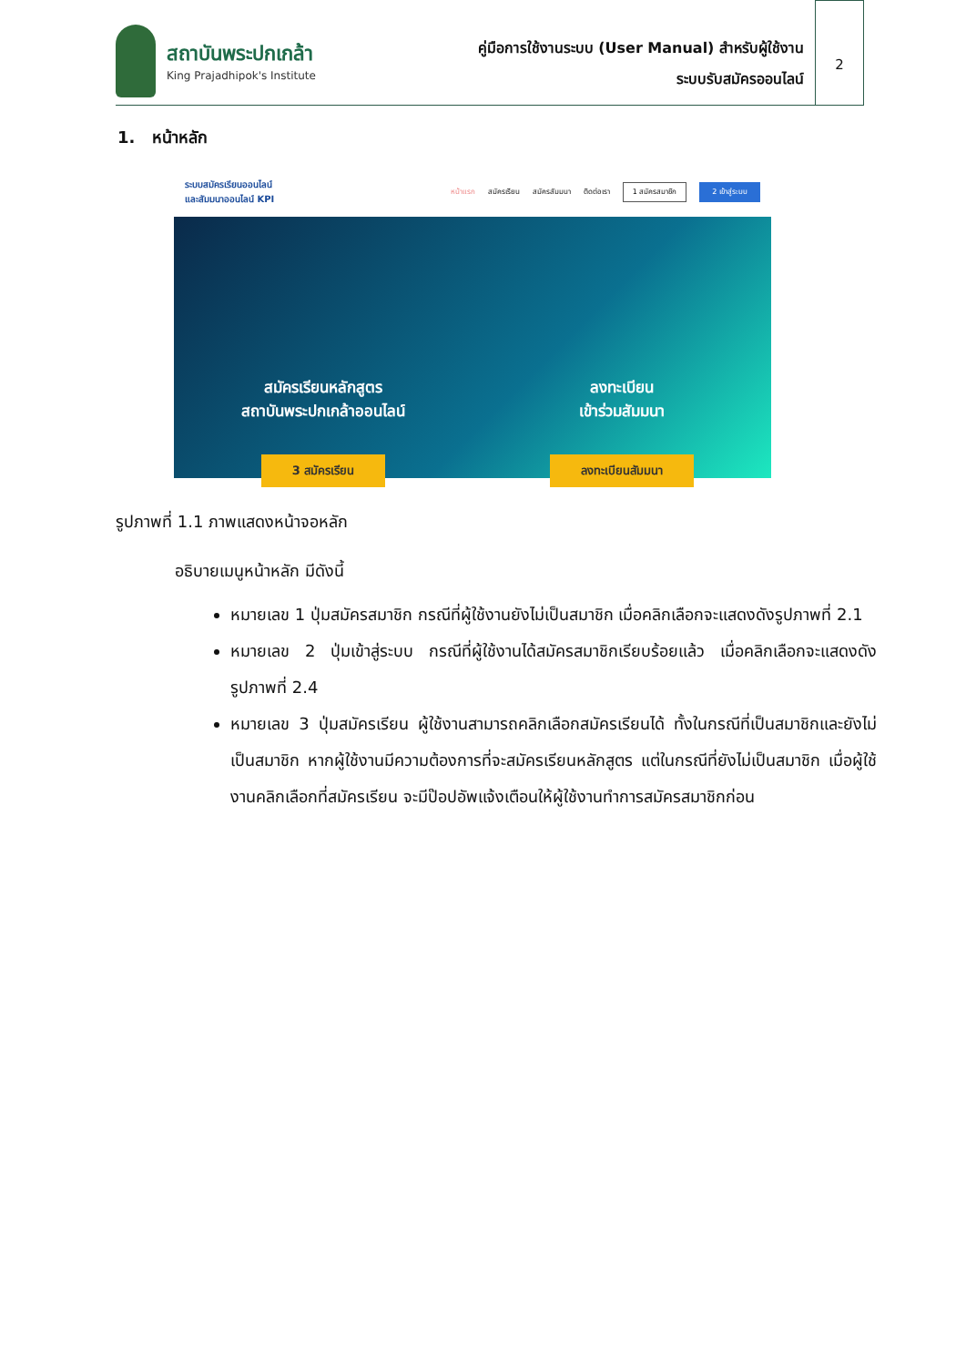สถาบันพระปกเกล้า
King Prajadhipok's Institute
คู่มือการใช้งานระบบ (User Manual) สำหรับผู้ใช้งาน
ระบบรับสมัครออนไลน์
2
1. หน้าหลัก
ระบบสมัครเรียนออนไลน์
และสัมมนาออนไลน์ KPI หน้าแรก สมัครเรียน สมัครสัมมนา ติดต่อเรา 1 สมัครสมาชิก 2 เข้าสู่ระบบ
สมัครเรียนหลักสูตร
สถาบันพระปกเกล้าออนไลน์
3 สมัครเรียน
ลงทะเบียน
เข้าร่วมสัมมนา
ลงทะเบียนสัมมนา
รูปภาพที่ 1.1 ภาพแสดงหน้าจอหลัก
อธิบายเมนูหน้าหลัก มีดังนี้
หมายเลข 1 ปุ่มสมัครสมาชิก กรณีที่ผู้ใช้งานยังไม่เป็นสมาชิก เมื่อคลิกเลือกจะแสดงดังรูปภาพที่ 2.1
หมายเลข 2 ปุ่มเข้าสู่ระบบ กรณีที่ผู้ใช้งานได้สมัครสมาชิกเรียบร้อยแล้ว เมื่อคลิกเลือกจะแสดงดังรูปภาพที่ 2.4
หมายเลข 3 ปุ่มสมัครเรียน ผู้ใช้งานสามารถคลิกเลือกสมัครเรียนได้ ทั้งในกรณีที่เป็นสมาชิกและยังไม่เป็นสมาชิก หากผู้ใช้งานมีความต้องการที่จะสมัครเรียนหลักสูตร แต่ในกรณีที่ยังไม่เป็นสมาชิก เมื่อผู้ใช้งานคลิกเลือกที่สมัครเรียน จะมีป๊อปอัพแจ้งเตือนให้ผู้ใช้งานทำการสมัครสมาชิกก่อน